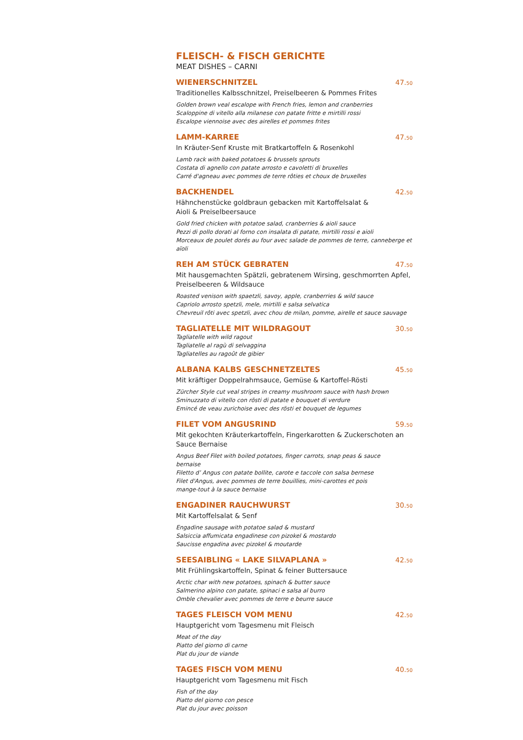FLEISCH- & FISCH GERICHTE
MEAT DISHES – CARNI
WIENERSCHNITZEL 47.<sup>50</sup>
Traditionelles Kalbsschnitzel, Preiselbeeren & Pommes Frites
Golden brown veal escalope with French fries, lemon and cranberries
Scaloppine di vitello alla milanese con patate fritte e mirtilli rossi
Escalope viennoise avec des airelles et pommes frites
LAMM-KARREE 47.<sup>50</sup>
In Kräuter-Senf Kruste mit Bratkartoffeln & Rosenkohl
Lamb rack with baked potatoes & brussels sprouts
Costata di agnello con patate arrosto e cavoletti di bruxelles
Carré d'agneau avec pommes de terre rôties et choux de bruxelles
BACKHENDEL 42.<sup>50</sup>
Hähnchenstücke goldbraun gebacken mit Kartoffelsalat &
Aioli & Preiselbeersauce
Gold fried chicken with potatoe salad, cranberries & aioli sauce
Pezzi di pollo dorati al forno con insalata di patate, mirtilli rossi e aioli
Morceaux de poulet dorés au four avec salade de pommes de terre, canneberge et aïoli
REH AM STÜCK GEBRATEN 47.<sup>50</sup>
Mit hausgemachten Spätzli, gebratenem Wirsing, geschmorrten Apfel,
Preiselbeeren & Wildsauce
Roasted venison with spaetzli, savoy, apple, cranberries & wild sauce
Capriolo arrosto spetzli, mele, mirtilli e salsa selvatica
Chevreuil rôti avec spetzli, avec chou de milan, pomme, airelle et sauce sauvage
TAGLIATELLE MIT WILDRAGOUT 30.<sup>50</sup>
Tagliatelle with wild ragout
Tagliatelle al ragù di selvaggina
Tagliatelles au ragoût de gibier
ALBANA KALBS GESCHNETZELTES 45.<sup>50</sup>
Mit kräftiger Doppelrahmsauce, Gemüse & Kartoffel-Rösti
Zürcher Style cut veal stripes in creamy mushroom sauce with hash brown
Sminuzzato di vitello con rösti di patate e bouquet di verdure
Emincé de veau zurichoise avec des rösti et bouquet de legumes
FILET VOM ANGUSRIND 59.<sup>50</sup>
Mit gekochten Kräuterkartoffeln, Fingerkarotten & Zuckerschoten an
Sauce Bernaise
Angus Beef Filet with boiled potatoes, finger carrots, snap peas & sauce bernaise
Filetto d’ Angus con patate bollite, carote e taccole con salsa bernese
Filet d'Angus, avec pommes de terre bouillies, mini-carottes et pois mange-tout à la sauce bernaise
ENGADINER RAUCHWURST 30.<sup>50</sup>
Mit Kartoffelsalat & Senf
Engadine sausage with potatoe salad & mustard
Salsiccia affumicata engadinese con pizokel & mostardo
Saucisse engadina avec pizokel & moutarde
SEESAIBLING « LAKE SILVAPLANA »
42.<sup>50</sup>
Mit Frühlingskartoffeln, Spinat & feiner Buttersauce
Arctic char with new potatoes, spinach & butter sauce
Salmerino alpino con patate, spinaci e salsa al burro
Omble chevalier avec pommes de terre e beurre sauce
TAGES FLEISCH VOM MENU 42.<sup>50</sup>
Hauptgericht vom Tagesmenu mit Fleisch
Meat of the day
Piatto del giorno di carne
Plat du jour de viande
TAGES FISCH VOM MENU 40.<sup>50</sup>
Hauptgericht vom Tagesmenu mit Fisch
Fish of the day
Piatto del giorno con pesce
Plat du jour avec poisson